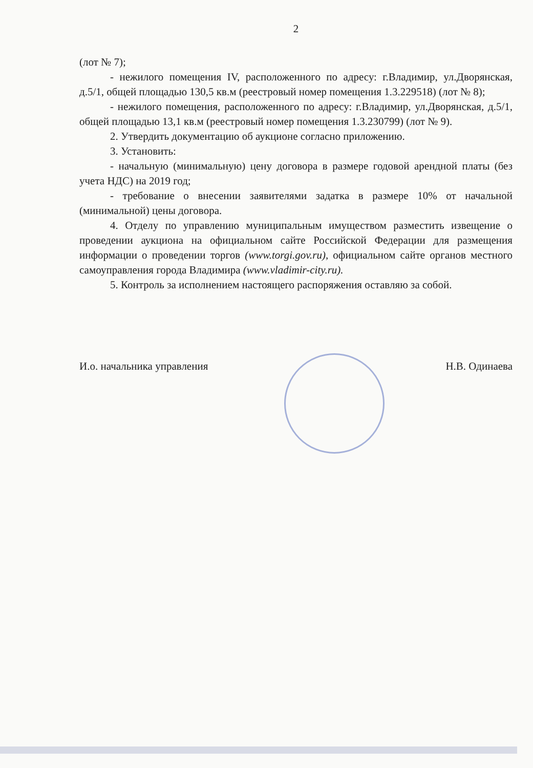2
(лот № 7);
- нежилого помещения IV, расположенного по адресу: г.Владимир, ул.Дворянская, д.5/1, общей площадью 130,5 кв.м (реестровый номер помещения 1.3.229518) (лот № 8);
- нежилого помещения, расположенного по адресу: г.Владимир, ул.Дворянская, д.5/1, общей площадью 13,1 кв.м (реестровый номер помещения 1.3.230799) (лот № 9).
2. Утвердить документацию об аукционе согласно приложению.
3. Установить:
- начальную (минимальную) цену договора в размере годовой арендной платы (без учета НДС) на 2019 год;
- требование о внесении заявителями задатка в размере 10% от начальной (минимальной) цены договора.
4. Отделу по управлению муниципальным имуществом разместить извещение о проведении аукциона на официальном сайте Российской Федерации для размещения информации о проведении торгов (www.torgi.gov.ru), официальном сайте органов местного самоуправления города Владимира (www.vladimir-city.ru).
5. Контроль за исполнением настоящего распоряжения оставляю за собой.
И.о. начальника управления Н.В. Одинаева